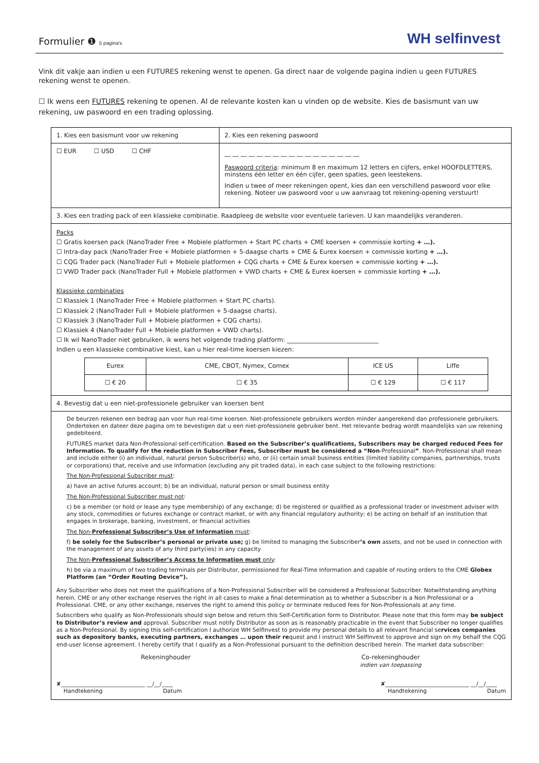Formulier ❶ 5 pagina's
WH selfinvest
Vink dit vakje aan indien u een FUTURES rekening wenst te openen. Ga direct naar de volgende pagina indien u geen FUTURES rekening wenst te openen.
☐ Ik wens een FUTURES rekening te openen. Al de relevante kosten kan u vinden op de website. Kies de basismunt van uw rekening, uw paswoord en een trading oplossing.
| 1. Kies een basismunt voor uw rekening | 2. Kies een rekening paswoord |
| ☐ EUR ☐ USD ☐ CHF | __ __ __ __ __ __ __ __ __ __ __ __ __ __ __ __ __ Paswoord criteria : minimum 8 en maximum 12 letters en cijfers, enkel HOOFDLETTERS, minstens één letter en één cijfer, geen spaties, geen leestekens. Indien u twee of meer rekeningen opent, kies dan een verschillend paswoord voor elke rekening. Noteer uw paswoord voor u uw aanvraag tot rekening-opening verstuurt! |
| 3. Kies een trading pack of een klassieke combinatie. Raadpleeg de website voor eventuele tarieven. U kan maandelijks veranderen. | |
| Packs ☐ Gratis koersen pack (NanoTrader Free + Mobiele platformen + Start PC charts + CME koersen + commissie korting + …). ☐ Intra-day pack (NanoTrader Free + Mobiele platformen + 5-daagse charts + CME & Eurex koersen + commissie korting + …). ☐ CQG Trader pack (NanoTrader Full + Mobiele platformen + CQG charts + CME & Eurex koersen + commissie korting + …). ☐ VWD Trader pack (NanoTrader Full + Mobiele platformen + VWD charts + CME & Eurex koersen + commissie korting + …). Klassieke combinaties ☐ Klassiek 1 (NanoTrader Free + Mobiele platformen + Start PC charts). ☐ Klassiek 2 (NanoTrader Full + Mobiele platformen + 5-daagse charts). ☐ Klassiek 3 (NanoTrader Full + Mobiele platformen + CQG charts). ☐ Klassiek 4 (NanoTrader Full + Mobiele platformen + VWD charts). ☐ Ik wil NanoTrader niet gebruiken, ik wens het volgende trading platform: ______________________________ Indien u een klassieke combinative kiest, kan u hier real-time koersen kiezen: / Eurex / CME, CBOT, Nymex, Comex / ICE US / Liffe / / ☐ € 20 / ☐ € 35 / ☐ € 129 / ☐ € 117 / | |
| 4. Bevestig dat u een niet-professionele gebruiker van koersen bent | |
| De beurzen rekenen een bedrag aan voor hun real-time koersen. Niet-professionele gebruikers worden minder aangerekend dan professionele gebruikers. Onderteken en dateer deze pagina om te bevestigen dat u een niet-professionele gebruiker bent. Het relevante bedrag wordt maandelijks van uw rekening gedebiteerd. FUTURES market data Non-Professional self-certification. Based on the Subscriber’s qualifications, Subscribers may be charged reduced Fees for Information. To qualify for the reduction in Subscriber Fees, Subscriber must be considered a “Non -Professional ” . Non-Professional shall mean and include either (i) an individual, natural person Subscriber(s) who, or (ii) certain small business entities (limited liability companies, partnerships, trusts or corporations) that, receive and use Information (excluding any pit traded data), in each case subject to the following restrictions: The Non-Professional Subscriber must : a) have an active futures account; b) be an individual, natural person or small business entity The Non-Professional Subscriber must not : c) be a member (or hold or lease any type membership) of any exchange; d) be registered or qualified as a professional trader or investment adviser with any stock, commodities or futures exchange or contract market, or with any financial regulatory authority; e) be acting on behalf of an institution that engages in brokerage, banking, investment, or financial activities The Non- Professional Subscriber’s Use of Information must : f) be solely for the Subscriber’s personal or private use; g) be limited to managing the Subscriber ’s own assets, and not be used in connection with the management of any assets of any third party(ies) in any capacity The Non- Professional Subscriber’s Access to Information must only : h) be via a maximum of two trading terminals per Distributor, permissioned for Real-Time Information and capable of routing orders to the CME Globex Platform (an “Order Routing Device”). Any Subscriber who does not meet the qualifications of a Non-Professional Subscriber will be considered a Professional Subscriber. Notwithstanding anything herein, CME or any other exchange reserves the right in all cases to make a final determination as to whether a Subscriber is a Non Professional or a Professional. CME, or any other exchange, reserves the right to amend this policy or terminate reduced fees for Non-Professionals at any time. Subscribers who qualify as Non-Professionals should sign below and return this Self-Certification form to Distributor. Please note that this form may be subject to Distributor’s review and approval. Subscriber must notify Distributor as soon as is reasonably practicable in the event that Subscriber no longer qualifies as a Non-Professional. By signing this self-certification I authorize WH SelfInvest to provide my personal details to all relevant financial se rvices companies such as depository banks, executing partners, exchanges … upon their re quest and I instruct WH SelfInvest to approve and sign on my behalf the CQG end-user license agreement. I hereby certify that I qualify as a Non-Professional pursuant to the definition described herein. The market data subscriber: Rekeninghouder Co-rekeninghouder indien van toepassing ✘______________________________ __/__/____ Handtekening Datum ✘______________________________ __/__/____ Handtekening Datum | |